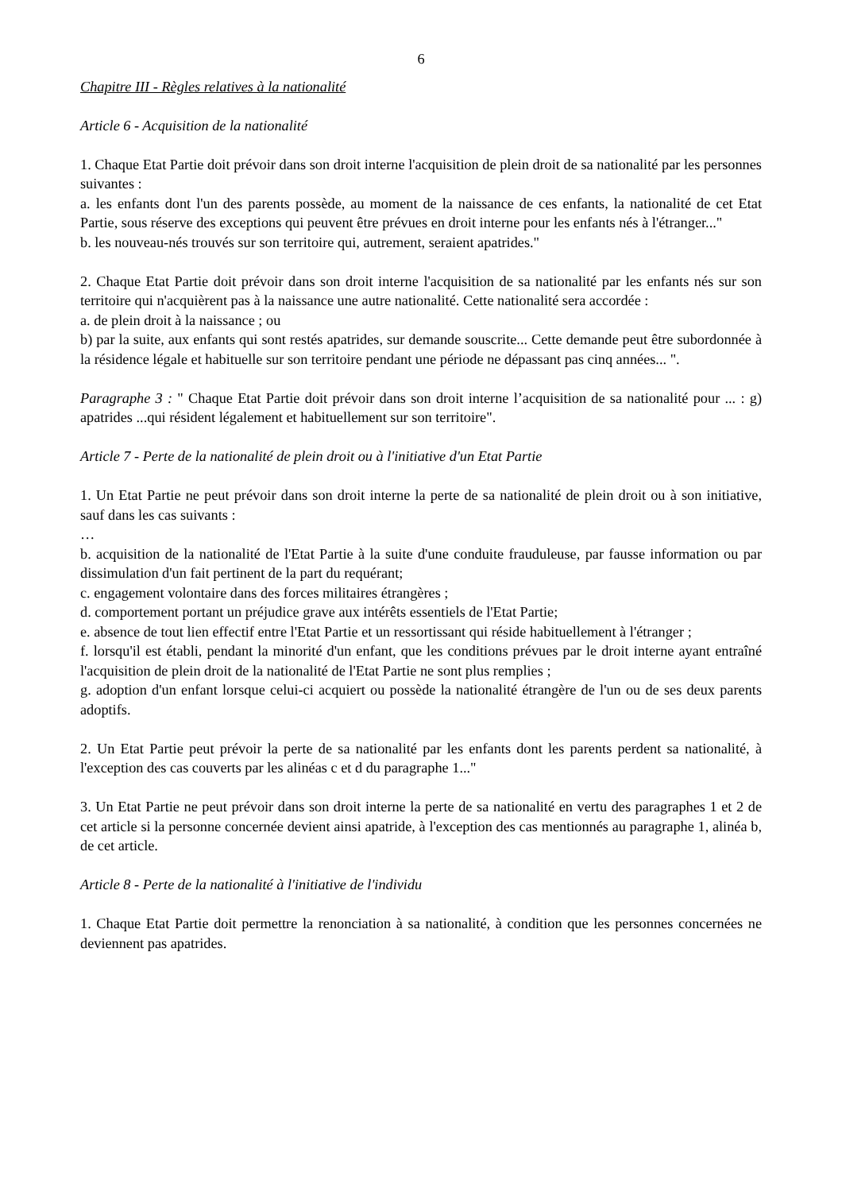6
Chapitre III - Règles relatives à la nationalité
Article 6 - Acquisition de la nationalité
1. Chaque Etat Partie doit prévoir dans son droit interne l'acquisition de plein droit de sa nationalité par les personnes suivantes :
a. les enfants dont l'un des parents possède, au moment de la naissance de ces enfants, la nationalité de cet Etat Partie, sous réserve des exceptions qui peuvent être prévues en droit interne pour les enfants nés à l'étranger..."
b. les nouveau-nés trouvés sur son territoire qui, autrement, seraient apatrides."
2. Chaque Etat Partie doit prévoir dans son droit interne l'acquisition de sa nationalité par les enfants nés sur son territoire qui n'acquièrent pas à la naissance une autre nationalité. Cette nationalité sera accordée :
a. de plein droit à la naissance ; ou
b) par la suite, aux enfants qui sont restés apatrides, sur demande souscrite... Cette demande peut être subordonnée à la résidence légale et habituelle sur son territoire pendant une période ne dépassant pas cinq années... ".
Paragraphe 3 : " Chaque Etat Partie doit prévoir dans son droit interne l’acquisition de sa nationalité pour ... : g) apatrides ...qui résident légalement et habituellement sur son territoire".
Article 7 - Perte de la nationalité de plein droit ou à l'initiative d'un Etat Partie
1. Un Etat Partie ne peut prévoir dans son droit interne la perte de sa nationalité de plein droit ou à son initiative, sauf dans les cas suivants :
…
b. acquisition de la nationalité de l'Etat Partie à la suite d'une conduite frauduleuse, par fausse information ou par dissimulation d'un fait pertinent de la part du requérant;
c. engagement volontaire dans des forces militaires étrangères ;
d. comportement portant un préjudice grave aux intérêts essentiels de l'Etat Partie;
e. absence de tout lien effectif entre l'Etat Partie et un ressortissant qui réside habituellement à l'étranger ;
f. lorsqu'il est établi, pendant la minorité d'un enfant, que les conditions prévues par le droit interne ayant entraîné l'acquisition de plein droit de la nationalité de l'Etat Partie ne sont plus remplies ;
g. adoption d'un enfant lorsque celui-ci acquiert ou possède la nationalité étrangère de l'un ou de ses deux parents adoptifs.
2. Un Etat Partie peut prévoir la perte de sa nationalité par les enfants dont les parents perdent sa nationalité, à l'exception des cas couverts par les alinéas c et d du paragraphe 1..."
3. Un Etat Partie ne peut prévoir dans son droit interne la perte de sa nationalité en vertu des paragraphes 1 et 2 de cet article si la personne concernée devient ainsi apatride, à l'exception des cas mentionnés au paragraphe 1, alinéa b, de cet article.
Article 8 - Perte de la nationalité à l'initiative de l'individu
1. Chaque Etat Partie doit permettre la renonciation à sa nationalité, à condition que les personnes concernées ne deviennent pas apatrides.